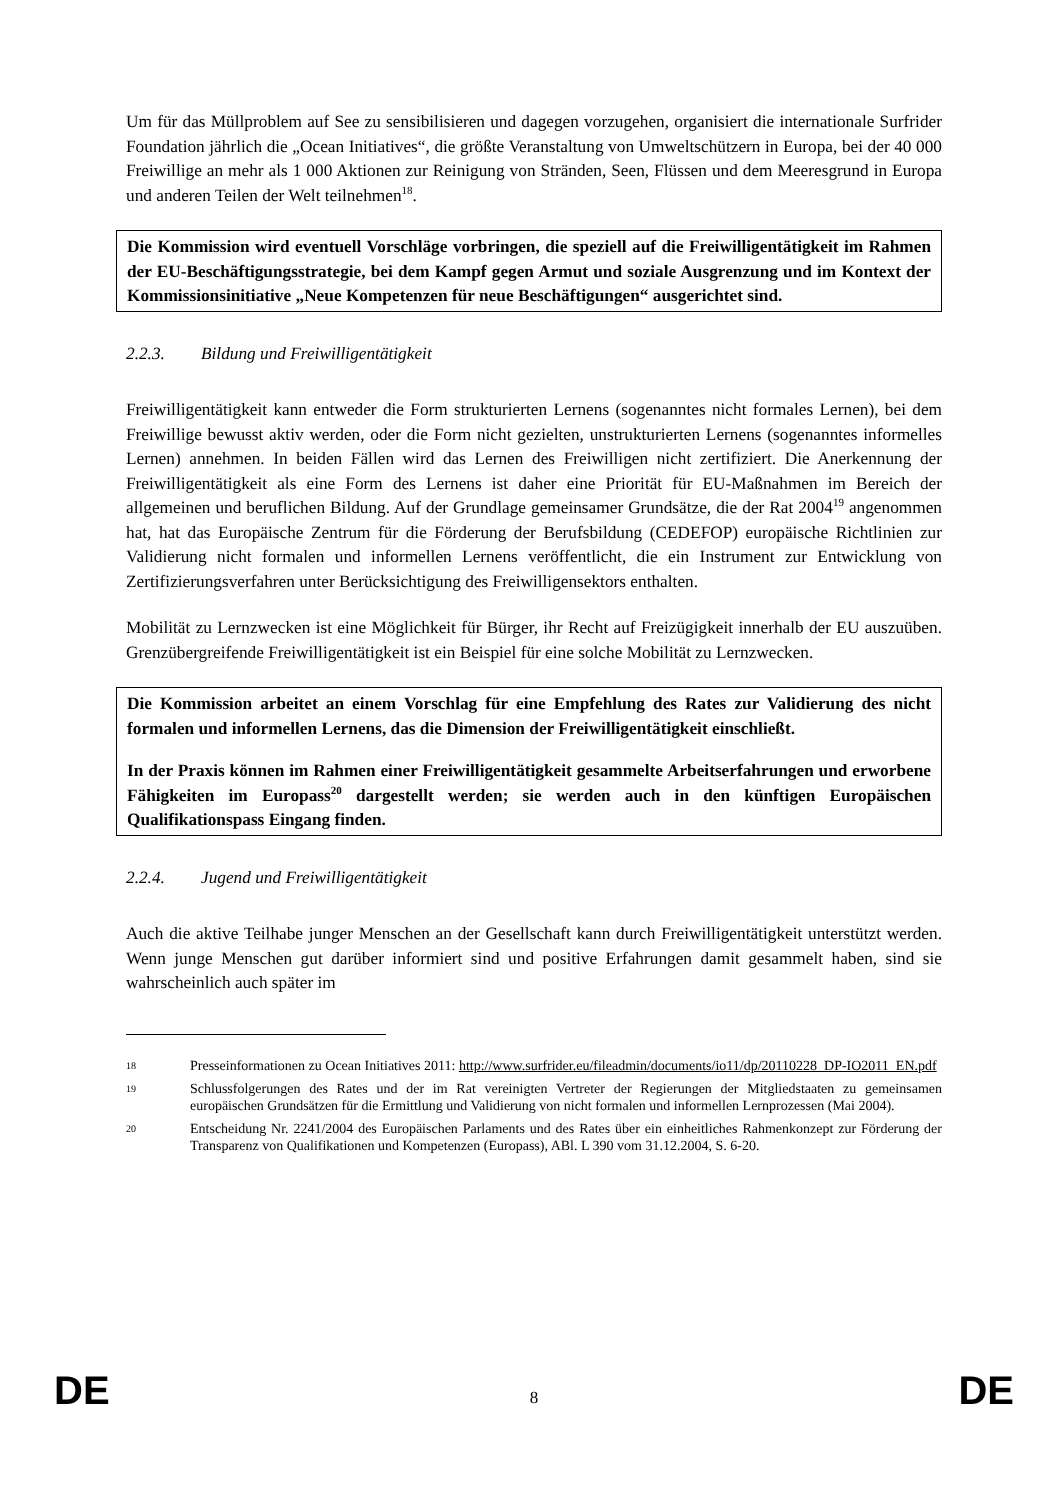Um für das Müllproblem auf See zu sensibilisieren und dagegen vorzugehen, organisiert die internationale Surfrider Foundation jährlich die „Ocean Initiatives“, die größte Veranstaltung von Umweltschützern in Europa, bei der 40 000 Freiwillige an mehr als 1 000 Aktionen zur Reinigung von Stränden, Seen, Flüssen und dem Meeresgrund in Europa und anderen Teilen der Welt teilnehmen<sup>18</sup>.
Die Kommission wird eventuell Vorschläge vorbringen, die speziell auf die Freiwilligentätigkeit im Rahmen der EU-Beschäftigungsstrategie, bei dem Kampf gegen Armut und soziale Ausgrenzung und im Kontext der Kommissionsinitiative „Neue Kompetenzen für neue Beschäftigungen“ ausgerichtet sind.
2.2.3. Bildung und Freiwilligentätigkeit
Freiwilligentätigkeit kann entweder die Form strukturierten Lernens (sogenanntes nicht formales Lernen), bei dem Freiwillige bewusst aktiv werden, oder die Form nicht gezielten, unstrukturierten Lernens (sogenanntes informelles Lernen) annehmen. In beiden Fällen wird das Lernen des Freiwilligen nicht zertifiziert. Die Anerkennung der Freiwilligentätigkeit als eine Form des Lernens ist daher eine Priorität für EU-Maßnahmen im Bereich der allgemeinen und beruflichen Bildung. Auf der Grundlage gemeinsamer Grundsätze, die der Rat 2004<sup>19</sup> angenommen hat, hat das Europäische Zentrum für die Förderung der Berufsbildung (CEDEFOP) europäische Richtlinien zur Validierung nicht formalen und informellen Lernens veröffentlicht, die ein Instrument zur Entwicklung von Zertifizierungsverfahren unter Berücksichtigung des Freiwilligensektors enthalten.
Mobilität zu Lernzwecken ist eine Möglichkeit für Bürger, ihr Recht auf Freizügigkeit innerhalb der EU auszuüben. Grenzübergreifende Freiwilligentätigkeit ist ein Beispiel für eine solche Mobilität zu Lernzwecken.
Die Kommission arbeitet an einem Vorschlag für eine Empfehlung des Rates zur Validierung des nicht formalen und informellen Lernens, das die Dimension der Freiwilligentätigkeit einschließt.
In der Praxis können im Rahmen einer Freiwilligentätigkeit gesammelte Arbeitserfahrungen und erworbene Fähigkeiten im Europass<sup>20</sup> dargestellt werden; sie werden auch in den künftigen Europäischen Qualifikationspass Eingang finden.
2.2.4. Jugend und Freiwilligentätigkeit
Auch die aktive Teilhabe junger Menschen an der Gesellschaft kann durch Freiwilligentätigkeit unterstützt werden. Wenn junge Menschen gut darüber informiert sind und positive Erfahrungen damit gesammelt haben, sind sie wahrscheinlich auch später im
18 Presseinformationen zu Ocean Initiatives 2011: http://www.surfrider.eu/fileadmin/documents/io11/dp/20110228_DP-IO2011_EN.pdf
19 Schlussfolgerungen des Rates und der im Rat vereinigten Vertreter der Regierungen der Mitgliedstaaten zu gemeinsamen europäischen Grundsätzen für die Ermittlung und Validierung von nicht formalen und informellen Lernprozessen (Mai 2004).
20 Entscheidung Nr. 2241/2004 des Europäischen Parlaments und des Rates über ein einheitliches Rahmenkonzept zur Förderung der Transparenz von Qualifikationen und Kompetenzen (Europass), ABl. L 390 vom 31.12.2004, S. 6-20.
DE 8 DE